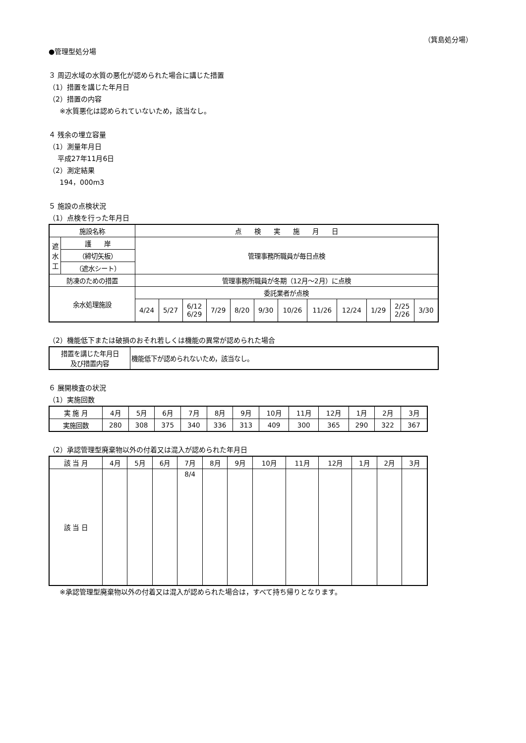（箕島処分場）
●管理型処分場
３ 周辺水域の水質の悪化が認められた場合に講じた措置
（1）措置を講じた年月日
（2）措置の内容
※水質悪化は認められていないため，該当なし。
４ 残余の埋立容量
（1）測量年月日
平成27年11月6日
（2）測定結果
194，000m3
５ 施設の点検状況
（1）点検を行った年月日
| 施設名称 | | 点 検 実 施 月 日 | | | | | | | | | | | |
| --- | --- | --- | --- | --- | --- | --- | --- | --- | --- | --- | --- | --- | --- |
| 遮水工 | 護 岸 | 管理事務所職員が毎日点検 | | | | | | | | | | | |
| | （締切矢板） | | | | | | | | | | | | |
| | （遮水シート） | | | | | | | | | | | | |
| 防凍のための措置 | | 管理事務所職員が冬期（12月～2月）に点検 | | | | | | | | | | | |
| 余水処理施設 | | 委託業者が点検 | | | | | | | | | | | |
| | | 4/24 | 5/27 | 6/12 6/29 | 7/29 | 8/20 | 9/30 | 10/26 | 11/26 | 12/24 | 1/29 | 2/25 2/26 | 3/30 |
（2）機能低下または破損のおそれ若しくは機能の異常が認められた場合
| 措置を講じた年月日 及び措置内容 | 機能低下が認められないため，該当なし。 |
６ 展開検査の状況
（1）実施回数
| 実 施 月 | 4月 | 5月 | 6月 | 7月 | 8月 | 9月 | 10月 | 11月 | 12月 | 1月 | 2月 | 3月 |
| --- | --- | --- | --- | --- | --- | --- | --- | --- | --- | --- | --- | --- |
| 実施回数 | 280 | 308 | 375 | 340 | 336 | 313 | 409 | 300 | 365 | 290 | 322 | 367 |
（2）承認管理型廃棄物以外の付着又は混入が認められた年月日
| 該 当 月 | 4月 | 5月 | 6月 | 7月 | 8月 | 9月 | 10月 | 11月 | 12月 | 1月 | 2月 | 3月 |
| --- | --- | --- | --- | --- | --- | --- | --- | --- | --- | --- | --- | --- |
| 該 当 日 | | | | 8/4 | | | | | | | | |
※承認管理型廃棄物以外の付着又は混入が認められた場合は，すべて持ち帰りとなります。